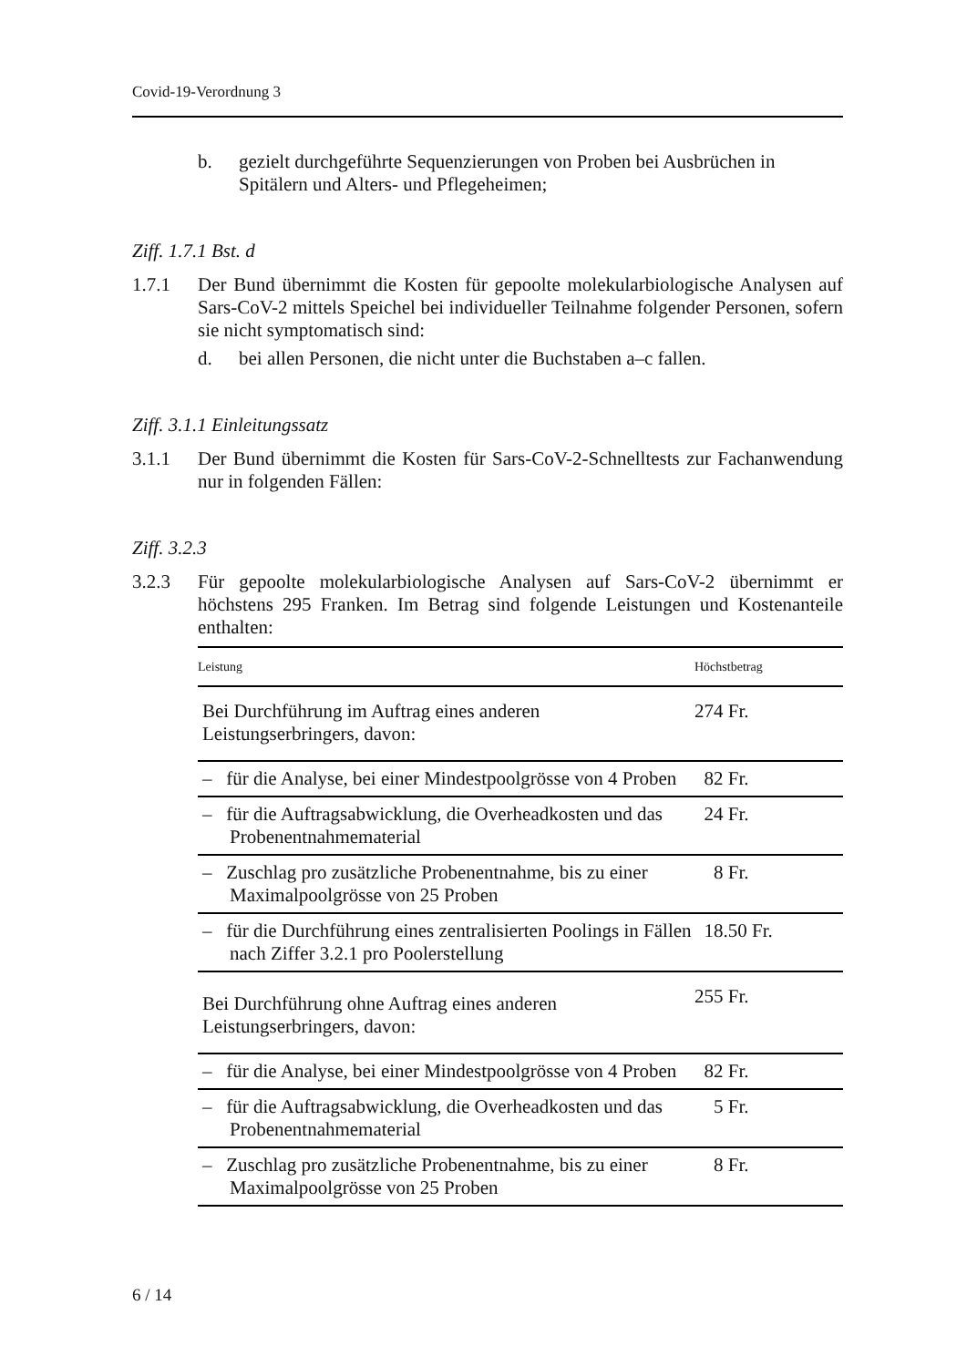Covid-19-Verordnung 3
b. gezielt durchgeführte Sequenzierungen von Proben bei Ausbrüchen in Spitälern und Alters- und Pflegeheimen;
Ziff. 1.7.1 Bst. d
1.7.1 Der Bund übernimmt die Kosten für gepoolte molekularbiologische Analysen auf Sars-CoV-2 mittels Speichel bei individueller Teilnahme folgender Personen, sofern sie nicht symptomatisch sind:
d. bei allen Personen, die nicht unter die Buchstaben a–c fallen.
Ziff. 3.1.1 Einleitungssatz
3.1.1 Der Bund übernimmt die Kosten für Sars-CoV-2-Schnelltests zur Fachanwendung nur in folgenden Fällen:
Ziff. 3.2.3
3.2.3 Für gepoolte molekularbiologische Analysen auf Sars-CoV-2 übernimmt er höchstens 295 Franken. Im Betrag sind folgende Leistungen und Kostenanteile enthalten:
| Leistung | Höchstbetrag |
| --- | --- |
| Bei Durchführung im Auftrag eines anderen Leistungserbringers, davon: | 274 Fr. |
| – für die Analyse, bei einer Mindestpoolgrösse von 4 Proben | 82 Fr. |
| – für die Auftragsabwicklung, die Overheadkosten und das Probenentnahmematerial | 24 Fr. |
| – Zuschlag pro zusätzliche Probenentnahme, bis zu einer Maximalpoolgrösse von 25 Proben | 8 Fr. |
| – für die Durchführung eines zentralisierten Poolings in Fällen nach Ziffer 3.2.1 pro Poolerstellung | 18.50 Fr. |
| Bei Durchführung ohne Auftrag eines anderen Leistungserbringers, davon: | 255 Fr. |
| – für die Analyse, bei einer Mindestpoolgrösse von 4 Proben | 82 Fr. |
| – für die Auftragsabwicklung, die Overheadkosten und das Probenentnahmematerial | 5 Fr. |
| – Zuschlag pro zusätzliche Probenentnahme, bis zu einer Maximalpoolgrösse von 25 Proben | 8 Fr. |
6 / 14